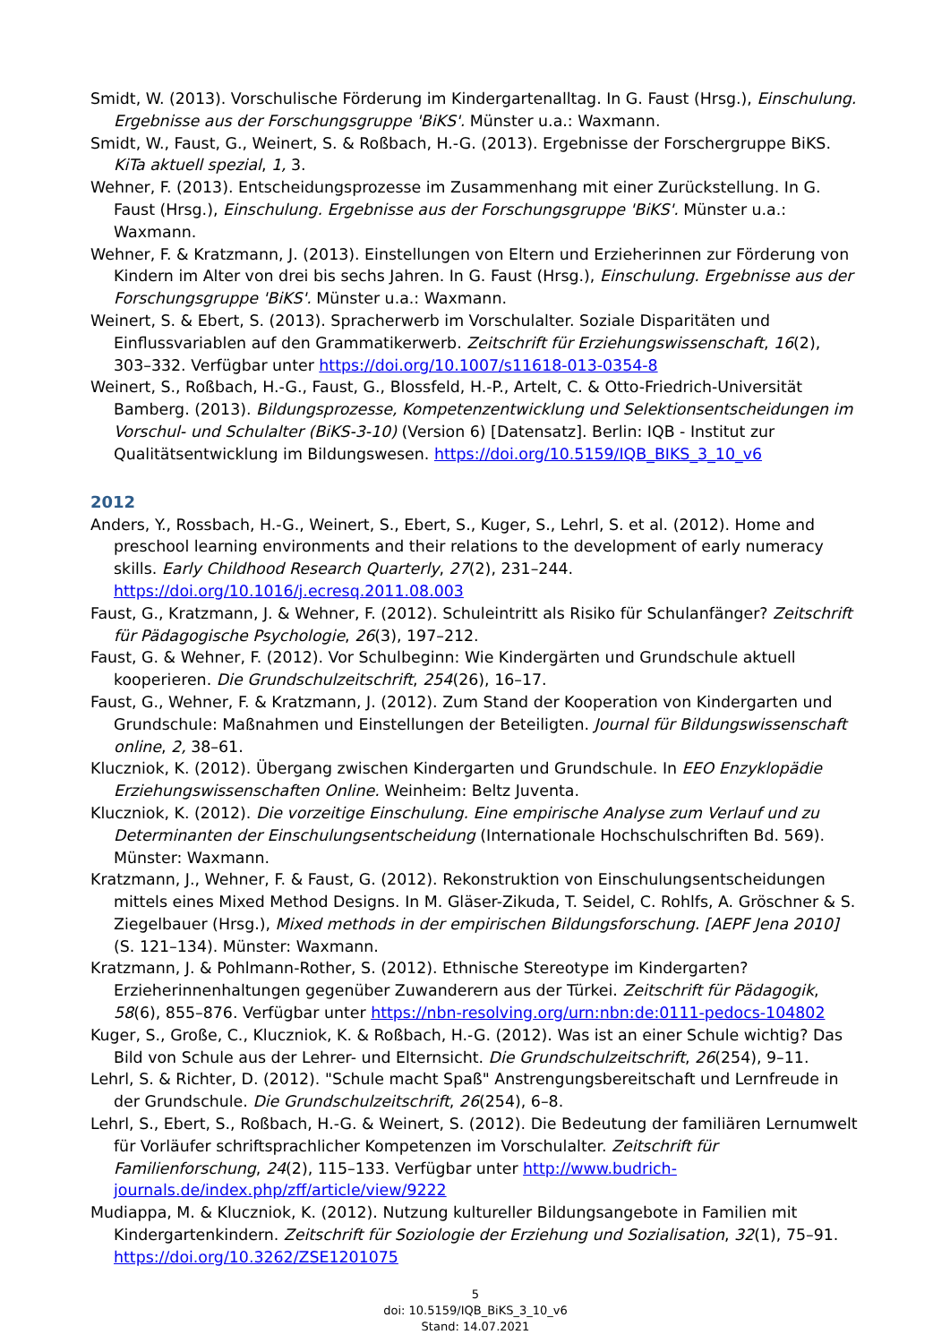Smidt, W. (2013). Vorschulische Förderung im Kindergartenalltag. In G. Faust (Hrsg.), Einschulung. Ergebnisse aus der Forschungsgruppe 'BiKS'. Münster u.a.: Waxmann.
Smidt, W., Faust, G., Weinert, S. & Roßbach, H.-G. (2013). Ergebnisse der Forschergruppe BiKS. KiTa aktuell spezial, 1, 3.
Wehner, F. (2013). Entscheidungsprozesse im Zusammenhang mit einer Zurückstellung. In G. Faust (Hrsg.), Einschulung. Ergebnisse aus der Forschungsgruppe 'BiKS'. Münster u.a.: Waxmann.
Wehner, F. & Kratzmann, J. (2013). Einstellungen von Eltern und Erzieherinnen zur Förderung von Kindern im Alter von drei bis sechs Jahren. In G. Faust (Hrsg.), Einschulung. Ergebnisse aus der Forschungsgruppe 'BiKS'. Münster u.a.: Waxmann.
Weinert, S. & Ebert, S. (2013). Spracherwerb im Vorschulalter. Soziale Disparitäten und Einflussvariablen auf den Grammatikerwerb. Zeitschrift für Erziehungswissenschaft, 16(2), 303–332. Verfügbar unter https://doi.org/10.1007/s11618-013-0354-8
Weinert, S., Roßbach, H.-G., Faust, G., Blossfeld, H.-P., Artelt, C. & Otto-Friedrich-Universität Bamberg. (2013). Bildungsprozesse, Kompetenzentwicklung und Selektionsentscheidungen im Vorschul- und Schulalter (BiKS-3-10) (Version 6) [Datensatz]. Berlin: IQB - Institut zur Qualitätsentwicklung im Bildungswesen. https://doi.org/10.5159/IQB_BIKS_3_10_v6
2012
Anders, Y., Rossbach, H.-G., Weinert, S., Ebert, S., Kuger, S., Lehrl, S. et al. (2012). Home and preschool learning environments and their relations to the development of early numeracy skills. Early Childhood Research Quarterly, 27(2), 231–244. https://doi.org/10.1016/j.ecresq.2011.08.003
Faust, G., Kratzmann, J. & Wehner, F. (2012). Schuleintritt als Risiko für Schulanfänger? Zeitschrift für Pädagogische Psychologie, 26(3), 197–212.
Faust, G. & Wehner, F. (2012). Vor Schulbeginn: Wie Kindergärten und Grundschule aktuell kooperieren. Die Grundschulzeitschrift, 254(26), 16–17.
Faust, G., Wehner, F. & Kratzmann, J. (2012). Zum Stand der Kooperation von Kindergarten und Grundschule: Maßnahmen und Einstellungen der Beteiligten. Journal für Bildungswissenschaft online, 2, 38–61.
Kluczniok, K. (2012). Übergang zwischen Kindergarten und Grundschule. In EEO Enzyklopädie Erziehungswissenschaften Online. Weinheim: Beltz Juventa.
Kluczniok, K. (2012). Die vorzeitige Einschulung. Eine empirische Analyse zum Verlauf und zu Determinanten der Einschulungsentscheidung (Internationale Hochschulschriften Bd. 569). Münster: Waxmann.
Kratzmann, J., Wehner, F. & Faust, G. (2012). Rekonstruktion von Einschulungsentscheidungen mittels eines Mixed Method Designs. In M. Gläser-Zikuda, T. Seidel, C. Rohlfs, A. Gröschner & S. Ziegelbauer (Hrsg.), Mixed methods in der empirischen Bildungsforschung. [AEPF Jena 2010] (S. 121–134). Münster: Waxmann.
Kratzmann, J. & Pohlmann-Rother, S. (2012). Ethnische Stereotype im Kindergarten? Erzieherinnenhaltungen gegenüber Zuwanderern aus der Türkei. Zeitschrift für Pädagogik, 58(6), 855–876. Verfügbar unter https://nbn-resolving.org/urn:nbn:de:0111-pedocs-104802
Kuger, S., Große, C., Kluczniok, K. & Roßbach, H.-G. (2012). Was ist an einer Schule wichtig? Das Bild von Schule aus der Lehrer- und Elternsicht. Die Grundschulzeitschrift, 26(254), 9–11.
Lehrl, S. & Richter, D. (2012). "Schule macht Spaß" Anstrengungsbereitschaft und Lernfreude in der Grundschule. Die Grundschulzeitschrift, 26(254), 6–8.
Lehrl, S., Ebert, S., Roßbach, H.-G. & Weinert, S. (2012). Die Bedeutung der familiären Lernumwelt für Vorläufer schriftsprachlicher Kompetenzen im Vorschulalter. Zeitschrift für Familienforschung, 24(2), 115–133. Verfügbar unter http://www.budrich-journals.de/index.php/zff/article/view/9222
Mudiappa, M. & Kluczniok, K. (2012). Nutzung kultureller Bildungsangebote in Familien mit Kindergartenkindern. Zeitschrift für Soziologie der Erziehung und Sozialisation, 32(1), 75–91. https://doi.org/10.3262/ZSE1201075
5
doi: 10.5159/IQB_BiKS_3_10_v6
Stand: 14.07.2021